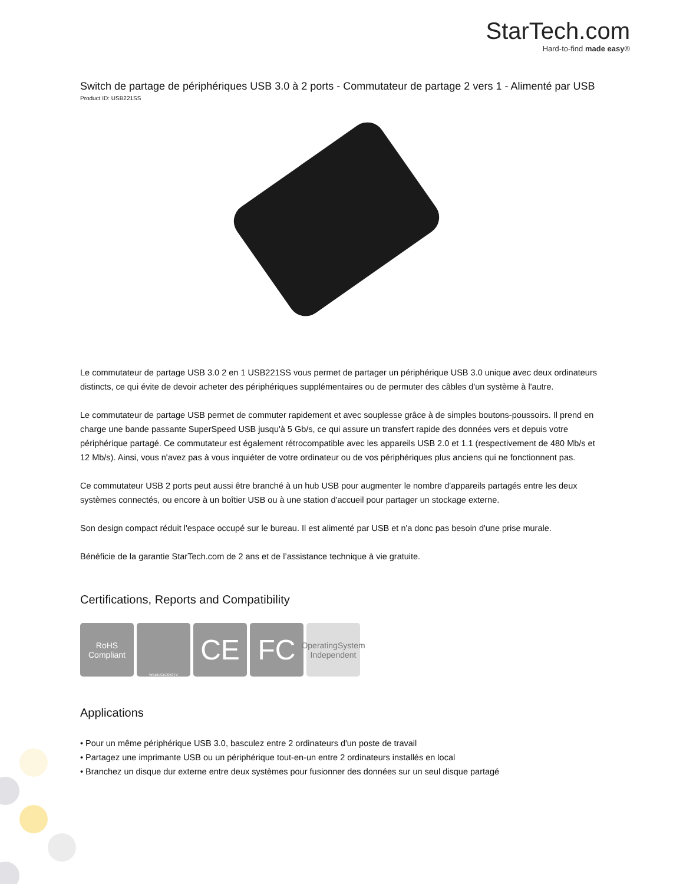StarTech.com
Hard-to-find made easy®
Switch de partage de périphériques USB 3.0 à 2 ports - Commutateur de partage 2 vers 1 - Alimenté par USB
Product ID: USB221SS
Le commutateur de partage USB 3.0 2 en 1 USB221SS vous permet de partager un périphérique USB 3.0 unique avec deux ordinateurs distincts, ce qui évite de devoir acheter des périphériques supplémentaires ou de permuter des câbles d'un système à l'autre.
Le commutateur de partage USB permet de commuter rapidement et avec souplesse grâce à de simples boutons-poussoirs. Il prend en charge une bande passante SuperSpeed USB jusqu'à 5 Gb/s, ce qui assure un transfert rapide des données vers et depuis votre périphérique partagé. Ce commutateur est également rétrocompatible avec les appareils USB 2.0 et 1.1 (respectivement de 480 Mb/s et 12 Mb/s). Ainsi, vous n'avez pas à vous inquiéter de votre ordinateur ou de vos périphériques plus anciens qui ne fonctionnent pas.
Ce commutateur USB 2 ports peut aussi être branché à un hub USB pour augmenter le nombre d'appareils partagés entre les deux systèmes connectés, ou encore à un boîtier USB ou à une station d'accueil pour partager un stockage externe.
Son design compact réduit l'espace occupé sur le bureau. Il est alimenté par USB et n'a donc pas besoin d'une prise murale.
Bénéficie de la garantie StarTech.com de 2 ans et de l’assistance technique à vie gratuite.
Certifications, Reports and Compatibility
RoHS
Compliant
WEEE/GK0053TV
CE FC
OperatingSystem
Independent
Applications
• Pour un même périphérique USB 3.0, basculez entre 2 ordinateurs d'un poste de travail
• Partagez une imprimante USB ou un périphérique tout-en-un entre 2 ordinateurs installés en local
• Branchez un disque dur externe entre deux systèmes pour fusionner des données sur un seul disque partagé